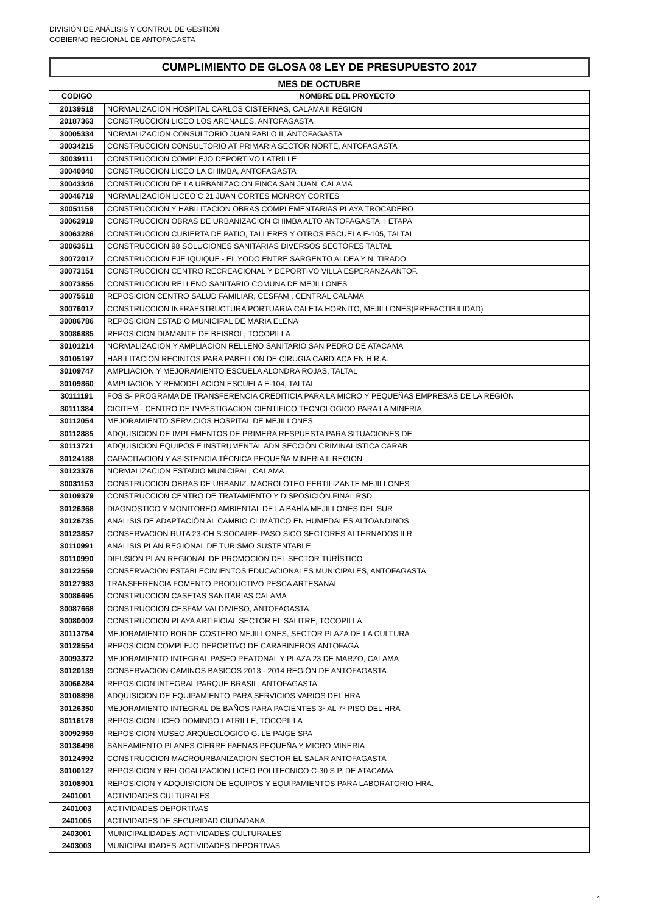DIVISIÓN DE ANÁLISIS Y CONTROL DE GESTIÓN
GOBIERNO REGIONAL DE ANTOFAGASTA
CUMPLIMIENTO DE GLOSA 08 LEY DE PRESUPUESTO 2017
MES DE OCTUBRE
| CODIGO | NOMBRE DEL PROYECTO |
| --- | --- |
| 20139518 | NORMALIZACION HOSPITAL CARLOS CISTERNAS, CALAMA II REGION |
| 20187363 | CONSTRUCCION LICEO LOS ARENALES, ANTOFAGASTA |
| 30005334 | NORMALIZACION CONSULTORIO JUAN PABLO II, ANTOFAGASTA |
| 30034215 | CONSTRUCCION CONSULTORIO AT PRIMARIA SECTOR NORTE, ANTOFAGASTA |
| 30039111 | CONSTRUCCION COMPLEJO DEPORTIVO LATRILLE |
| 30040040 | CONSTRUCCION LICEO LA CHIMBA, ANTOFAGASTA |
| 30043346 | CONSTRUCCION DE LA URBANIZACION FINCA SAN JUAN, CALAMA |
| 30046719 | NORMALIZACION LICEO C 21 JUAN CORTES MONROY CORTES |
| 30051158 | CONSTRUCCION Y HABILITACION OBRAS COMPLEMENTARIAS PLAYA TROCADERO |
| 30062919 | CONSTRUCCION OBRAS DE URBANIZACION CHIMBA ALTO ANTOFAGASTA, I ETAPA |
| 30063286 | CONSTRUCCION CUBIERTA DE PATIO, TALLERES Y OTROS ESCUELA E-105, TALTAL |
| 30063511 | CONSTRUCCION 98 SOLUCIONES SANITARIAS DIVERSOS SECTORES TALTAL |
| 30072017 | CONSTRUCCION EJE IQUIQUE - EL YODO ENTRE SARGENTO ALDEA Y N. TIRADO |
| 30073151 | CONSTRUCCION CENTRO RECREACIONAL Y DEPORTIVO VILLA ESPERANZA ANTOF. |
| 30073855 | CONSTRUCCION RELLENO SANITARIO COMUNA DE MEJILLONES |
| 30075518 | REPOSICION CENTRO SALUD FAMILIAR, CESFAM , CENTRAL CALAMA |
| 30076017 | CONSTRUCCION INFRAESTRUCTURA PORTUARIA CALETA HORNITO, MEJILLONES(PREFACTIBILIDAD) |
| 30086786 | REPOSICION ESTADIO MUNICIPAL DE MARIA ELENA |
| 30086885 | REPOSICION DIAMANTE DE BEISBOL, TOCOPILLA |
| 30101214 | NORMALIZACION Y AMPLIACION RELLENO SANITARIO SAN PEDRO DE ATACAMA |
| 30105197 | HABILITACION RECINTOS PARA PABELLON DE CIRUGIA CARDIACA EN H.R.A. |
| 30109747 | AMPLIACION Y MEJORAMIENTO ESCUELA ALONDRA ROJAS, TALTAL |
| 30109860 | AMPLIACION Y REMODELACION ESCUELA E-104, TALTAL |
| 30111191 | FOSIS- PROGRAMA DE TRANSFERENCIA CREDITICIA PARA LA MICRO Y PEQUEÑAS EMPRESAS DE LA REGIÓN |
| 30111384 | CICITEM - CENTRO DE INVESTIGACION CIENTIFICO TECNOLOGICO PARA LA MINERIA |
| 30112054 | MEJORAMIENTO SERVICIOS HOSPITAL DE MEJILLONES |
| 30112885 | ADQUISICION DE IMPLEMENTOS DE PRIMERA RESPUESTA PARA SITUACIONES DE |
| 30113721 | ADQUISICION EQUIPOS E INSTRUMENTAL ADN SECCIÓN CRIMINALÍSTICA CARAB |
| 30124188 | CAPACITACION Y ASISTENCIA TÉCNICA PEQUEÑA MINERIA II REGION |
| 30123376 | NORMALIZACION ESTADIO MUNICIPAL, CALAMA |
| 30031153 | CONSTRUCCION OBRAS DE URBANIZ. MACROLOTEO FERTILIZANTE MEJILLONES |
| 30109379 | CONSTRUCCION CENTRO DE TRATAMIENTO Y DISPOSICIÓN FINAL RSD |
| 30126368 | DIAGNOSTICO Y MONITOREO AMBIENTAL DE LA BAHÍA MEJILLONES DEL SUR |
| 30126735 | ANALISIS DE ADAPTACIÓN AL CAMBIO CLIMÁTICO EN HUMEDALES ALTOANDINOS |
| 30123857 | CONSERVACION RUTA 23-CH S:SOCAIRE-PASO SICO SECTORES ALTERNADOS II R |
| 30110991 | ANALISIS PLAN REGIONAL DE TURISMO SUSTENTABLE |
| 30110990 | DIFUSION PLAN REGIONAL DE PROMOCION DEL SECTOR TURÍSTICO |
| 30122559 | CONSERVACION ESTABLECIMIENTOS EDUCACIONALES MUNICIPALES, ANTOFAGASTA |
| 30127983 | TRANSFERENCIA FOMENTO PRODUCTIVO PESCA ARTESANAL |
| 30086695 | CONSTRUCCION CASETAS SANITARIAS CALAMA |
| 30087668 | CONSTRUCCION CESFAM VALDIVIESO, ANTOFAGASTA |
| 30080002 | CONSTRUCCION PLAYA ARTIFICIAL SECTOR EL SALITRE, TOCOPILLA |
| 30113754 | MEJORAMIENTO BORDE COSTERO MEJILLONES, SECTOR PLAZA DE LA CULTURA |
| 30128554 | REPOSICION COMPLEJO DEPORTIVO DE CARABINEROS ANTOFAGA |
| 30093372 | MEJORAMIENTO INTEGRAL PASEO PEATONAL Y PLAZA 23 DE MARZO, CALAMA |
| 30120139 | CONSERVACION CAMINOS BASICOS 2013 - 2014 REGIÓN DE ANTOFAGASTA |
| 30066284 | REPOSICION INTEGRAL PARQUE BRASIL, ANTOFAGASTA |
| 30108898 | ADQUISICION DE EQUIPAMIENTO PARA SERVICIOS VARIOS DEL HRA |
| 30126350 | MEJORAMIENTO INTEGRAL DE BAÑOS PARA PACIENTES 3º AL 7º PISO DEL HRA |
| 30116178 | REPOSICION LICEO DOMINGO LATRILLE, TOCOPILLA |
| 30092959 | REPOSICION MUSEO ARQUEOLOGICO G. LE PAIGE SPA |
| 30136498 | SANEAMIENTO PLANES CIERRE FAENAS PEQUEÑA Y MICRO MINERIA |
| 30124992 | CONSTRUCCION MACROURBANIZACION SECTOR EL SALAR ANTOFAGASTA |
| 30100127 | REPOSICION Y RELOCALIZACION LICEO POLITECNICO C-30 S P. DE ATACAMA |
| 30108901 | REPOSICION Y ADQUISICION DE EQUIPOS Y EQUIPAMIENTOS PARA LABORATORIO HRA. |
| 2401001 | ACTIVIDADES CULTURALES |
| 2401003 | ACTIVIDADES DEPORTIVAS |
| 2401005 | ACTIVIDADES DE SEGURIDAD CIUDADANA |
| 2403001 | MUNICIPALIDADES-ACTIVIDADES CULTURALES |
| 2403003 | MUNICIPALIDADES-ACTIVIDADES DEPORTIVAS |
1